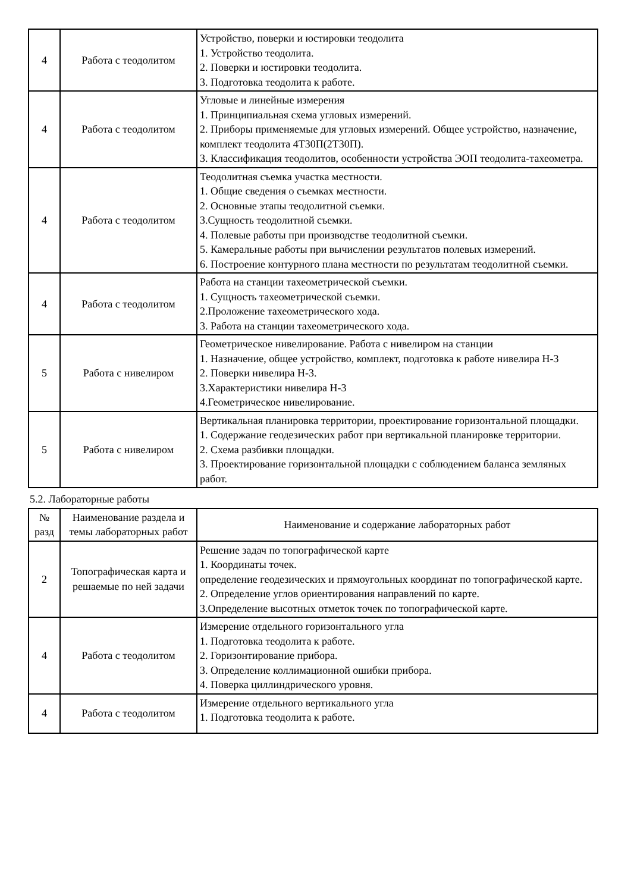| 4 | Работа с теодолитом | Устройство, поверки и юстировки теодолита 1. Устройство теодолита. 2. Поверки и юстировки теодолита. 3. Подготовка теодолита к работе. |
| 4 | Работа с теодолитом | Угловые и линейные измерения 1. Принципиальная схема угловых измерений. 2. Приборы применяемые для угловых измерений. Общее устройство, назначение, комплект теодолита 4Т30П(2Т30П). 3. Классификация теодолитов, особенности устройства ЭОП теодолита-тахеометра. |
| 4 | Работа с теодолитом | Теодолитная съемка участка местности. 1. Общие сведения о съемках местности. 2. Основные этапы теодолитной съемки. 3.Сущность теодолитной съемки. 4. Полевые работы при производстве теодолитной съемки. 5. Камеральные работы при вычислении результатов полевых измерений. 6. Построение контурного плана местности по результатам теодолитной съемки. |
| 4 | Работа с теодолитом | Работа на станции тахеометрической съемки. 1. Сущность тахеометрической съемки. 2.Проложение тахеометрического хода. 3. Работа на станции тахеометрического хода. |
| 5 | Работа с нивелиром | Геометрическое нивелирование. Работа с нивелиром на станции 1. Назначение, общее устройство, комплект, подготовка к работе нивелира Н-3 2. Поверки нивелира Н-3. 3.Характеристики нивелира Н-3 4.Геометрическое нивелирование. |
| 5 | Работа с нивелиром | Вертикальная планировка территории, проектирование горизонтальной площадки. 1. Содержание геодезических работ при вертикальной планировке территории. 2. Схема разбивки площадки. 3. Проектирование горизонтальной площадки с соблюдением баланса земляных работ. |
5.2. Лабораторные работы
| № разд | Наименование раздела и темы лабораторных работ | Наименование и содержание лабораторных работ |
| --- | --- | --- |
| 2 | Топографическая карта и решаемые по ней задачи | Решение задач по топографической карте 1. Координаты точек. определение геодезических и прямоугольных координат по топографической карте. 2. Определение углов ориентирования направлений по карте. 3.Определение высотных отметок точек по топографической карте. |
| 4 | Работа с теодолитом | Измерение отдельного горизонтального угла 1. Подготовка теодолита к работе. 2. Горизонтирование прибора. 3. Определение коллимационной ошибки прибора. 4. Поверка циллиндрического уровня. |
| 4 | Работа с теодолитом | Измерение отдельного вертикального угла 1. Подготовка теодолита к работе. |